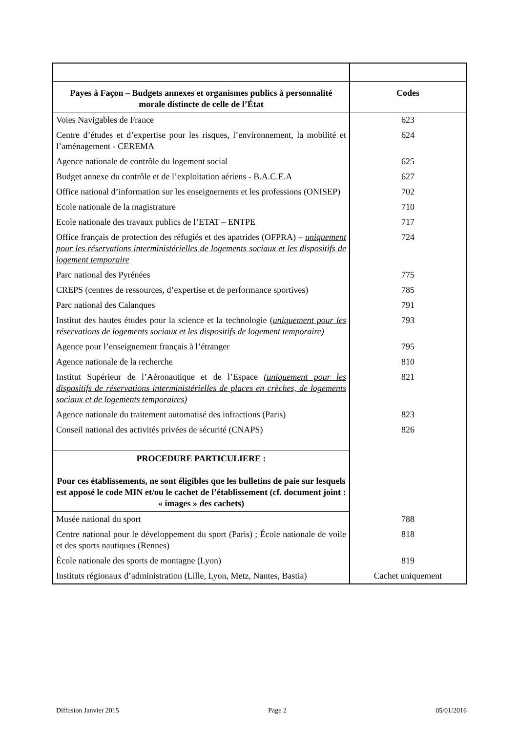| Payes à Façon – Budgets annexes et organismes publics à personnalité morale distincte de celle de l’État | Codes |
| --- | --- |
| Voies Navigables de France | 623 |
| Centre d’études et d’expertise pour les risques, l’environnement, la mobilité et l’aménagement - CEREMA | 624 |
| Agence nationale de contrôle du logement social | 625 |
| Budget annexe du contrôle et de l’exploitation aériens - B.A.C.E.A | 627 |
| Office national d’information sur les enseignements et les professions (ONISEP) | 702 |
| Ecole nationale de la magistrature | 710 |
| Ecole nationale des travaux publics de l’ETAT – ENTPE | 717 |
| Office français de protection des réfugiés et des apatrides (OFPRA) – uniquement pour les réservations interministérielles de logements sociaux et les dispositifs de logement temporaire | 724 |
| Parc national des Pyrénées | 775 |
| CREPS (centres de ressources, d’expertise et de performance sportives) | 785 |
| Parc national des Calanques | 791 |
| Institut des hautes études pour la science et la technologie ( uniquement pour les réservations de logements sociaux et les dispositifs de logement temporaire) | 793 |
| Agence pour l’enseignement français à l’étranger | 795 |
| Agence nationale de la recherche | 810 |
| Institut Supérieur de l’Aéronautique et de l’Espace (uniquement pour les dispositifs de réservations interministérielles de places en crèches, de logements sociaux et de logements temporaires) | 821 |
| Agence nationale du traitement automatisé des infractions (Paris) | 823 |
| Conseil national des activités privées de sécurité (CNAPS) | 826 |
| PROCEDURE PARTICULIERE : Pour ces établissements, ne sont éligibles que les bulletins de paie sur lesquels est apposé le code MIN et/ou le cachet de l’établissement (cf. document joint : « images » des cachets) | |
| Musée national du sport | 788 |
| Centre national pour le développement du sport (Paris) ; École nationale de voile et des sports nautiques (Rennes) | 818 |
| École nationale des sports de montagne (Lyon) | 819 |
| Instituts régionaux d’administration (Lille, Lyon, Metz, Nantes, Bastia) | Cachet uniquement |
Diffusion Janvier 2015 Page 2 05/01/2016